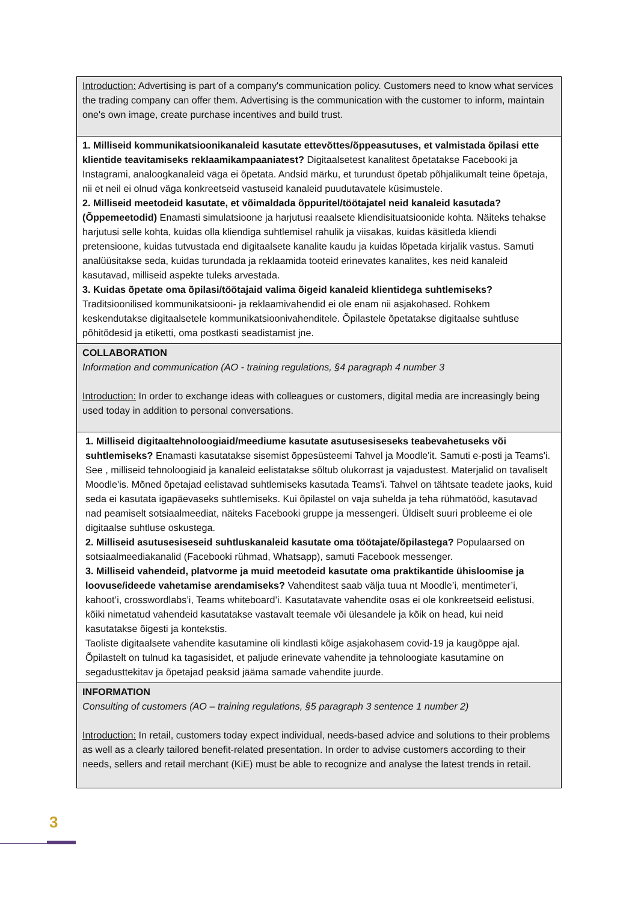| Introduction: Advertising is part of a company's communication policy. Customers need to know what services the trading company can offer them. Advertising is the communication with the customer to inform, maintain one's own image, create purchase incentives and build trust. |
| 1. Milliseid kommunikatsioonikanaleid kasutate ettevõttes/õppeasutuses, et valmistada õpilasi ette klientide teavitamiseks reklaamikampaaniatest? Digitaalsetest kanalitest õpetatakse Facebooki ja Instagrami, analoogkanaleid väga ei õpetata. Andsid märku, et turundust õpetab põhjalikumalt teine õpetaja, nii et neil ei olnud väga konkreetseid vastuseid kanaleid puudutavatele küsimustele. 2. Milliseid meetodeid kasutate, et võimaldada õppuritel/töötajatel neid kanaleid kasutada? (Õppemeetodid) Enamasti simulatsioone ja harjutusi reaalsete kliendisituatsioonide kohta. Näiteks tehakse harjutusi selle kohta, kuidas olla kliendiga suhtlemisel rahulik ja viisakas, kuidas käsitleda kliendi pretensioone, kuidas tutvustada end digitaalsete kanalite kaudu ja kuidas lõpetada kirjalik vastus. Samuti analüüsitakse seda, kuidas turundada ja reklaamida tooteid erinevates kanalites, kes neid kanaleid kasutavad, milliseid aspekte tuleks arvestada. 3. Kuidas õpetate oma õpilasi/töötajaid valima õigeid kanaleid klientidega suhtlemiseks? Traditsioonilised kommunikatsiooni- ja reklaamivahendid ei ole enam nii asjakohased. Rohkem keskendutakse digitaalsetele kommunikatsioonivahenditele. Õpilastele õpetatakse digitaalse suhtluse põhitõdesid ja etiketti, oma postkasti seadistamist jne. |
| COLLABORATION Information and communication (AO - training regulations, §4 paragraph 4 number 3 Introduction: In order to exchange ideas with colleagues or customers, digital media are increasingly being used today in addition to personal conversations. |
| 1. Milliseid digitaaltehnoloogiaid/meediume kasutate asutusesiseseks teabevahetuseks või suhtlemiseks? Enamasti kasutatakse sisemist õppesüsteemi Tahvel ja Moodle'it. Samuti e-posti ja Teams'i. See , milliseid tehnoloogiaid ja kanaleid eelistatakse sõltub olukorrast ja vajadustest. Materjalid on tavaliselt Moodle'is. Mõned õpetajad eelistavad suhtlemiseks kasutada Teams'i. Tahvel on tähtsate teadete jaoks, kuid seda ei kasutata igapäevaseks suhtlemiseks. Kui õpilastel on vaja suhelda ja teha rühmatööd, kasutavad nad peamiselt sotsiaalmeediat, näiteks Facebooki gruppe ja messengeri. Üldiselt suuri probleeme ei ole digitaalse suhtluse oskustega. 2. Milliseid asutusesiseseid suhtluskanaleid kasutate oma töötajate/õpilastega? Populaarsed on sotsiaalmeediakanalid (Facebooki rühmad, Whatsapp), samuti Facebook messenger. 3. Milliseid vahendeid, platvorme ja muid meetodeid kasutate oma praktikantide ühisloomise ja loovuse/ideede vahetamise arendamiseks? Vahenditest saab välja tuua nt Moodle’i, mentimeter’i, kahoot’i, crosswordlabs’i, Teams whiteboard’i. Kasutatavate vahendite osas ei ole konkreetseid eelistusi, kõiki nimetatud vahendeid kasutatakse vastavalt teemale või ülesandele ja kõik on head, kui neid kasutatakse õigesti ja kontekstis. Taoliste digitaalsete vahendite kasutamine oli kindlasti kõige asjakohasem covid-19 ja kaugõppe ajal. Õpilastelt on tulnud ka tagasisidet, et paljude erinevate vahendite ja tehnoloogiate kasutamine on segadusttekitav ja õpetajad peaksid jääma samade vahendite juurde. |
| INFORMATION Consulting of customers (AO – training regulations, §5 paragraph 3 sentence 1 number 2) Introduction: In retail, customers today expect individual, needs-based advice and solutions to their problems as well as a clearly tailored benefit-related presentation. In order to advise customers according to their needs, sellers and retail merchant (KiE) must be able to recognize and analyse the latest trends in retail. |
3